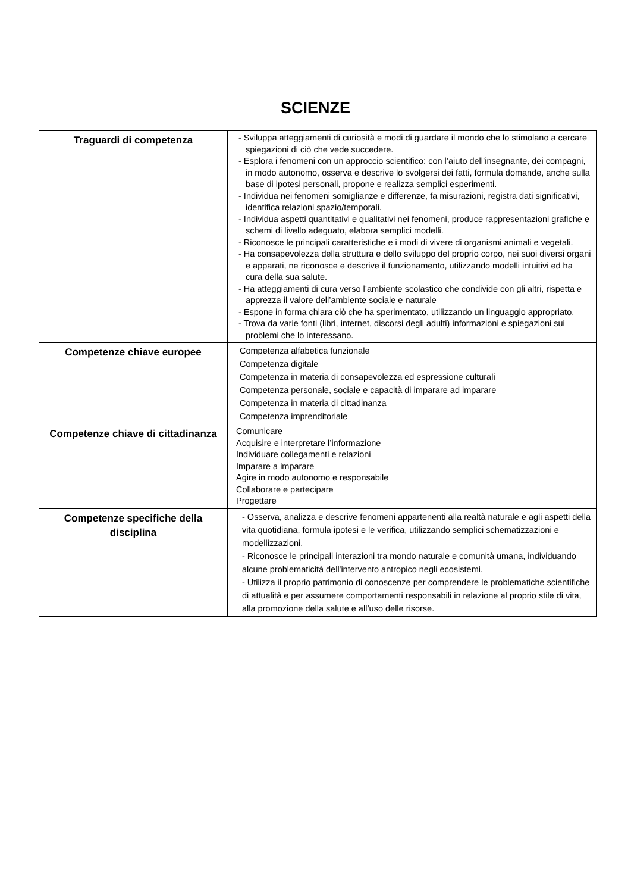SCIENZE
| Traguardi di competenza | - Sviluppa atteggiamenti di curiosità e modi di guardare il mondo che lo stimolano a cercare spiegazioni di ciò che vede succedere. - Esplora i fenomeni con un approccio scientifico: con l’aiuto dell’insegnante, dei compagni, in modo autonomo, osserva e descrive lo svolgersi dei fatti, formula domande, anche sulla base di ipotesi personali, propone e realizza semplici esperimenti. - Individua nei fenomeni somiglianze e differenze, fa misurazioni, registra dati significativi, identifica relazioni spazio/temporali. - Individua aspetti quantitativi e qualitativi nei fenomeni, produce rappresentazioni grafiche e schemi di livello adeguato, elabora semplici modelli. - Riconosce le principali caratteristiche e i modi di vivere di organismi animali e vegetali. - Ha consapevolezza della struttura e dello sviluppo del proprio corpo, nei suoi diversi organi e apparati, ne riconosce e descrive il funzionamento, utilizzando modelli intuitivi ed ha cura della sua salute. - Ha atteggiamenti di cura verso l’ambiente scolastico che condivide con gli altri, rispetta e apprezza il valore dell’ambiente sociale e naturale - Espone in forma chiara ciò che ha sperimentato, utilizzando un linguaggio appropriato. - Trova da varie fonti (libri, internet, discorsi degli adulti) informazioni e spiegazioni sui problemi che lo interessano. |
| Competenze chiave europee | Competenza alfabetica funzionale Competenza digitale Competenza in materia di consapevolezza ed espressione culturali Competenza personale, sociale e capacità di imparare ad imparare Competenza in materia di cittadinanza Competenza imprenditoriale |
| Competenze chiave di cittadinanza | Comunicare Acquisire e interpretare l’informazione Individuare collegamenti e relazioni Imparare a imparare Agire in modo autonomo e responsabile Collaborare e partecipare Progettare |
| Competenze specifiche della disciplina | - Osserva, analizza e descrive fenomeni appartenenti alla realtà naturale e agli aspetti della vita quotidiana, formula ipotesi e le verifica, utilizzando semplici schematizzazioni e modellizzazioni. - Riconosce le principali interazioni tra mondo naturale e comunità umana, individuando alcune problematicità dell'intervento antropico negli ecosistemi. - Utilizza il proprio patrimonio di conoscenze per comprendere le problematiche scientifiche di attualità e per assumere comportamenti responsabili in relazione al proprio stile di vita, alla promozione della salute e all’uso delle risorse. |